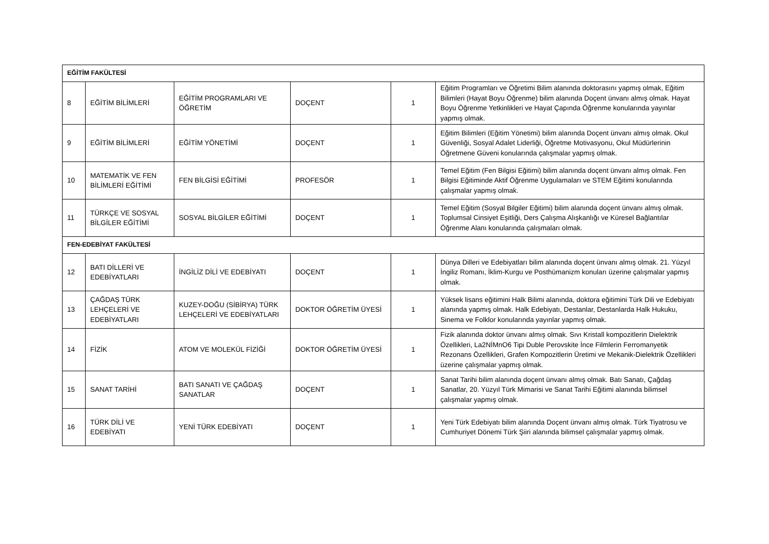| EĞİTİM FAKÜLTESİ | | | | | |
| 8 | EĞİTİM BİLİMLERİ | EĞİTİM PROGRAMLARI VE ÖĞRETİM | DOÇENT | 1 | Eğitim Programları ve Öğretimi Bilim alanında doktorasını yapmış olmak, Eğitim Bilimleri (Hayat Boyu Öğrenme) bilim alanında Doçent ünvanı almış olmak. Hayat Boyu Öğrenme Yetkinlikleri ve Hayat Çapında Öğrenme konularında yayınlar yapmış olmak. |
| 9 | EĞİTİM BİLİMLERİ | EĞİTİM YÖNETİMİ | DOÇENT | 1 | Eğitim Bilimleri (Eğitim Yönetimi) bilim alanında Doçent ünvanı almış olmak. Okul Güvenliği, Sosyal Adalet Liderliği, Öğretme Motivasyonu, Okul Müdürlerinin Öğretmene Güveni konularında çalışmalar yapmış olmak. |
| 10 | MATEMATİK VE FEN BİLİMLERİ EĞİTİMİ | FEN BİLGİSİ EĞİTİMİ | PROFESÖR | 1 | Temel Eğitim (Fen Bilgisi Eğitimi) bilim alanında doçent ünvanı almış olmak. Fen Bilgisi Eğitiminde Aktif Öğrenme Uygulamaları ve STEM Eğitimi konularında çalışmalar yapmış olmak. |
| 11 | TÜRKÇE VE SOSYAL BİLGİLER EĞİTİMİ | SOSYAL BİLGİLER EĞİTİMİ | DOÇENT | 1 | Temel Eğitim (Sosyal Bilgiler Eğitimi) bilim alanında doçent ünvanı almış olmak. Toplumsal Cinsiyet Eşitliği, Ders Çalışma Alışkanlığı ve Küresel Bağlantılar Öğrenme Alanı konularında çalışmaları olmak. |
| FEN-EDEBİYAT FAKÜLTESİ | | | | | |
| 12 | BATI DİLLERİ VE EDEBİYATLARI | İNGİLİZ DİLİ VE EDEBİYATI | DOÇENT | 1 | Dünya Dilleri ve Edebiyatları bilim alanında doçent ünvanı almış olmak. 21. Yüzyıl İngiliz Romanı, İklim-Kurgu ve Posthümanizm konuları üzerine çalışmalar yapmış olmak. |
| 13 | ÇAĞDAŞ TÜRK LEHÇELERİ VE EDEBİYATLARI | KUZEY-DOĞU (SİBİRYA) TÜRK LEHÇELERİ VE EDEBİYATLARI | DOKTOR ÖĞRETİM ÜYESİ | 1 | Yüksek lisans eğitimini Halk Bilimi alanında, doktora eğitimini Türk Dili ve Edebiyatı alanında yapmış olmak. Halk Edebiyatı, Destanlar, Destanlarda Halk Hukuku, Sinema ve Folklor konularında yayınlar yapmış olmak. |
| 14 | FİZİK | ATOM VE MOLEKÜL FİZİĞİ | DOKTOR ÖĞRETİM ÜYESİ | 1 | Fizik alanında doktor ünvanı almış olmak. Sıvı Kristall kompozitlerin Dielektrik Özellikleri, La2NİMnO6 Tipi Duble Perovskite İnce Filmlerin Ferromanyetik Rezonans Özellikleri, Grafen Kompozitlerin Üretimi ve Mekanik-Dielektrik Özellikleri üzerine çalışmalar yapmış olmak. |
| 15 | SANAT TARİHİ | BATI SANATI VE ÇAĞDAŞ SANATLAR | DOÇENT | 1 | Sanat Tarihi bilim alanında doçent ünvanı almış olmak. Batı Sanatı, Çağdaş Sanatlar, 20. Yüzyıl Türk Mimarisi ve Sanat Tarihi Eğitimi alanında bilimsel çalışmalar yapmış olmak. |
| 16 | TÜRK DİLİ VE EDEBİYATI | YENİ TÜRK EDEBİYATI | DOÇENT | 1 | Yeni Türk Edebiyatı bilim alanında Doçent ünvanı almış olmak. Türk Tiyatrosu ve Cumhuriyet Dönemi Türk Şiiri alanında bilimsel çalışmalar yapmış olmak. |